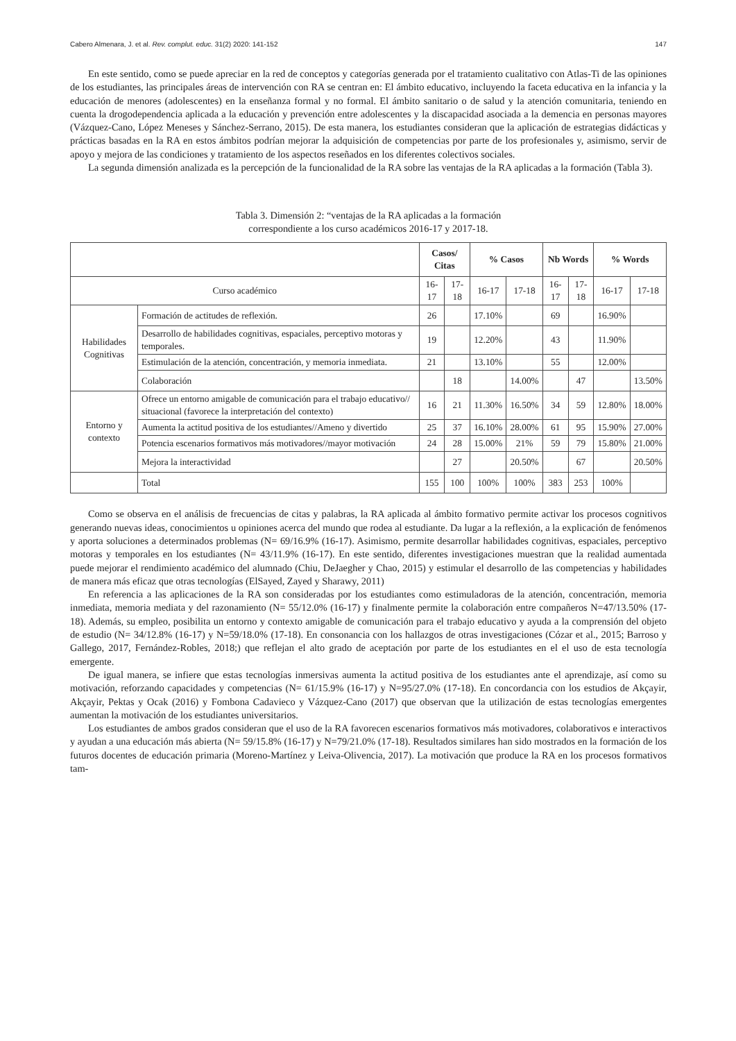Cabero Almenara, J. et al. Rev. complut. educ. 31(2) 2020: 141-152 147
En este sentido, como se puede apreciar en la red de conceptos y categorías generada por el tratamiento cualitativo con Atlas-Ti de las opiniones de los estudiantes, las principales áreas de intervención con RA se centran en: El ámbito educativo, incluyendo la faceta educativa en la infancia y la educación de menores (adolescentes) en la enseñanza formal y no formal. El ámbito sanitario o de salud y la atención comunitaria, teniendo en cuenta la drogodependencia aplicada a la educación y prevención entre adolescentes y la discapacidad asociada a la demencia en personas mayores (Vázquez-Cano, López Meneses y Sánchez-Serrano, 2015). De esta manera, los estudiantes consideran que la aplicación de estrategias didácticas y prácticas basadas en la RA en estos ámbitos podrían mejorar la adquisición de competencias por parte de los profesionales y, asimismo, servir de apoyo y mejora de las condiciones y tratamiento de los aspectos reseñados en los diferentes colectivos sociales.
La segunda dimensión analizada es la percepción de la funcionalidad de la RA sobre las ventajas de la RA aplicadas a la formación (Tabla 3).
Tabla 3. Dimensión 2: “ventajas de la RA aplicadas a la formación
correspondiente a los curso académicos 2016-17 y 2017-18.
| | | Casos/ Citas | | % Casos | | Nb Words | | % Words | |
| --- | --- | --- | --- | --- | --- | --- | --- | --- | --- |
| Curso académico | | 16-17 | 17-18 | 16-17 | 17-18 | 16-17 | 17-18 | 16-17 | 17-18 |
| Habilidades Cognitivas | Formación de actitudes de reflexión. | 26 | | 17.10% | | 69 | | 16.90% | |
| | Desarrollo de habilidades cognitivas, espaciales, perceptivo motoras y temporales. | 19 | | 12.20% | | 43 | | 11.90% | |
| | Estimulación de la atención, concentración, y memoria inmediata. | 21 | | 13.10% | | 55 | | 12.00% | |
| | Colaboración | | 18 | | 14.00% | | 47 | | 13.50% |
| Entorno y contexto | Ofrece un entorno amigable de comunicación para el trabajo educativo// situacional (favorece la interpretación del contexto) | 16 | 21 | 11.30% | 16.50% | 34 | 59 | 12.80% | 18.00% |
| | Aumenta la actitud positiva de los estudiantes//Ameno y divertido | 25 | 37 | 16.10% | 28.00% | 61 | 95 | 15.90% | 27.00% |
| | Potencia escenarios formativos más motivadores//mayor motivación | 24 | 28 | 15.00% | 21% | 59 | 79 | 15.80% | 21.00% |
| | Mejora la interactividad | | 27 | | 20.50% | | 67 | | 20.50% |
| | Total | 155 | 100 | 100% | 100% | 383 | 253 | 100% | |
Como se observa en el análisis de frecuencias de citas y palabras, la RA aplicada al ámbito formativo permite activar los procesos cognitivos generando nuevas ideas, conocimientos u opiniones acerca del mundo que rodea al estudiante. Da lugar a la reflexión, a la explicación de fenómenos y aporta soluciones a determinados problemas (N= 69/16.9% (16-17). Asimismo, permite desarrollar habilidades cognitivas, espaciales, perceptivo motoras y temporales en los estudiantes (N= 43/11.9% (16-17). En este sentido, diferentes investigaciones muestran que la realidad aumentada puede mejorar el rendimiento académico del alumnado (Chiu, DeJaegher y Chao, 2015) y estimular el desarrollo de las competencias y habilidades de manera más eficaz que otras tecnologías (ElSayed, Zayed y Sharawy, 2011)
En referencia a las aplicaciones de la RA son consideradas por los estudiantes como estimuladoras de la atención, concentración, memoria inmediata, memoria mediata y del razonamiento (N= 55/12.0% (16-17) y finalmente permite la colaboración entre compañeros N=47/13.50% (17-18). Además, su empleo, posibilita un entorno y contexto amigable de comunicación para el trabajo educativo y ayuda a la comprensión del objeto de estudio (N= 34/12.8% (16-17) y N=59/18.0% (17-18). En consonancia con los hallazgos de otras investigaciones (Cózar et al., 2015; Barroso y Gallego, 2017, Fernández-Robles, 2018;) que reflejan el alto grado de aceptación por parte de los estudiantes en el el uso de esta tecnología emergente.
De igual manera, se infiere que estas tecnologías inmersivas aumenta la actitud positiva de los estudiantes ante el aprendizaje, así como su motivación, reforzando capacidades y competencias (N= 61/15.9% (16-17) y N=95/27.0% (17-18). En concordancia con los estudios de Akçayir, Akçayir, Pektas y Ocak (2016) y Fombona Cadavieco y Vázquez-Cano (2017) que observan que la utilización de estas tecnologías emergentes aumentan la motivación de los estudiantes universitarios.
Los estudiantes de ambos grados consideran que el uso de la RA favorecen escenarios formativos más motivadores, colaborativos e interactivos y ayudan a una educación más abierta (N= 59/15.8% (16-17) y N=79/21.0% (17-18). Resultados similares han sido mostrados en la formación de los futuros docentes de educación primaria (Moreno-Martínez y Leiva-Olivencia, 2017). La motivación que produce la RA en los procesos formativos tam-